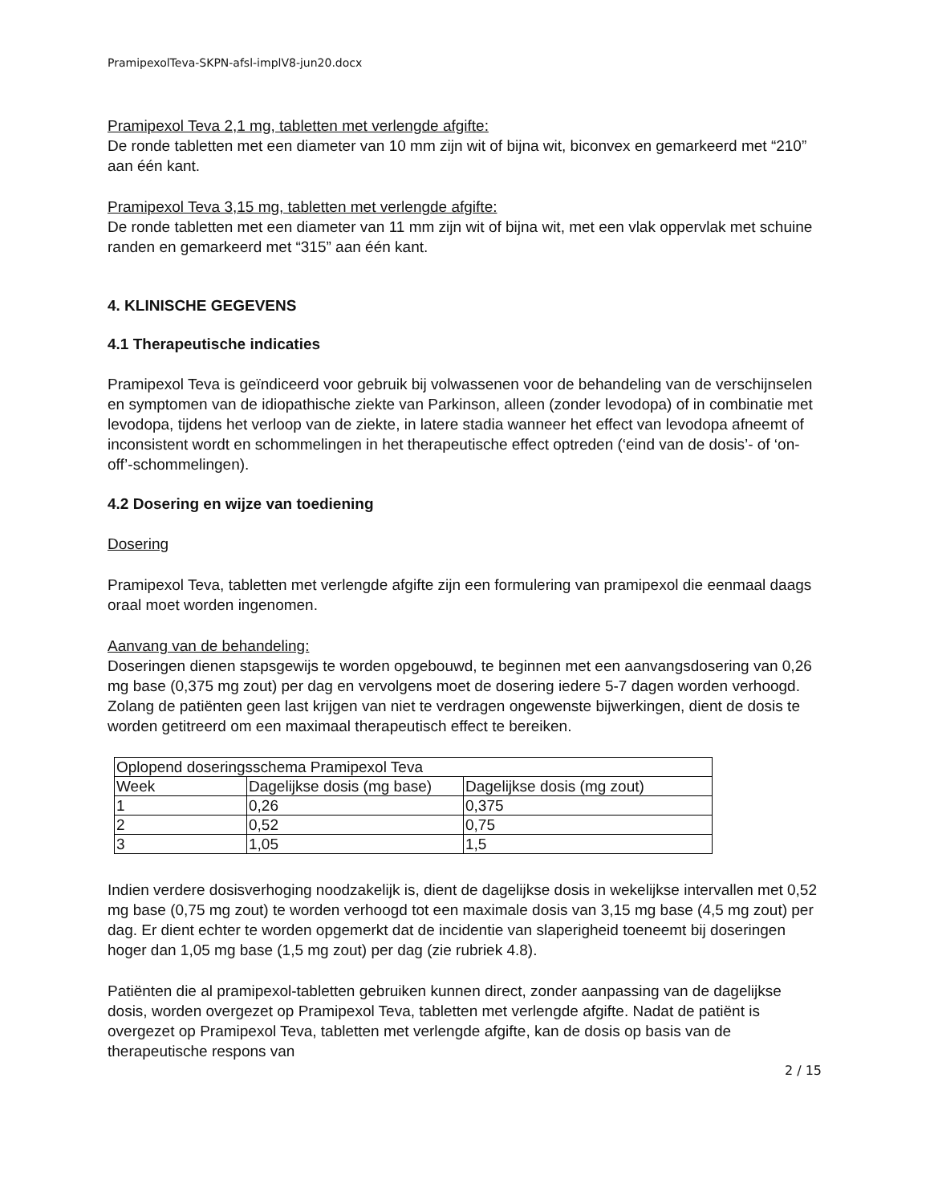PramipexolTeva-SKPN-afsl-implV8-jun20.docx
Pramipexol Teva 2,1 mg, tabletten met verlengde afgifte:
De ronde tabletten met een diameter van 10 mm zijn wit of bijna wit, biconvex en gemarkeerd met “210” aan één kant.
Pramipexol Teva 3,15 mg, tabletten met verlengde afgifte:
De ronde tabletten met een diameter van 11 mm zijn wit of bijna wit, met een vlak oppervlak met schuine randen en gemarkeerd met “315” aan één kant.
4. KLINISCHE GEGEVENS
4.1 Therapeutische indicaties
Pramipexol Teva is geïndiceerd voor gebruik bij volwassenen voor de behandeling van de verschijnselen en symptomen van de idiopathische ziekte van Parkinson, alleen (zonder levodopa) of in combinatie met levodopa, tijdens het verloop van de ziekte, in latere stadia wanneer het effect van levodopa afneemt of inconsistent wordt en schommelingen in het therapeutische effect optreden (‘eind van de dosis’- of ‘on-off’-schommelingen).
4.2 Dosering en wijze van toediening
Dosering
Pramipexol Teva, tabletten met verlengde afgifte zijn een formulering van pramipexol die eenmaal daags oraal moet worden ingenomen.
Aanvang van de behandeling:
Doseringen dienen stapsgewijs te worden opgebouwd, te beginnen met een aanvangsdosering van 0,26 mg base (0,375 mg zout) per dag en vervolgens moet de dosering iedere 5-7 dagen worden verhoogd. Zolang de patiënten geen last krijgen van niet te verdragen ongewenste bijwerkingen, dient de dosis te worden getitreerd om een maximaal therapeutisch effect te bereiken.
| Oplopend doseringsschema Pramipexol Teva | | |
| Week | Dagelijkse dosis (mg base) | Dagelijkse dosis (mg zout) |
| 1 | 0,26 | 0,375 |
| 2 | 0,52 | 0,75 |
| 3 | 1,05 | 1,5 |
Indien verdere dosisverhoging noodzakelijk is, dient de dagelijkse dosis in wekelijkse intervallen met 0,52 mg base (0,75 mg zout) te worden verhoogd tot een maximale dosis van 3,15 mg base (4,5 mg zout) per dag. Er dient echter te worden opgemerkt dat de incidentie van slaperigheid toeneemt bij doseringen hoger dan 1,05 mg base (1,5 mg zout) per dag (zie rubriek 4.8).
Patiënten die al pramipexol-tabletten gebruiken kunnen direct, zonder aanpassing van de dagelijkse dosis, worden overgezet op Pramipexol Teva, tabletten met verlengde afgifte. Nadat de patiënt is overgezet op Pramipexol Teva, tabletten met verlengde afgifte, kan de dosis op basis van de therapeutische respons van
2 / 15